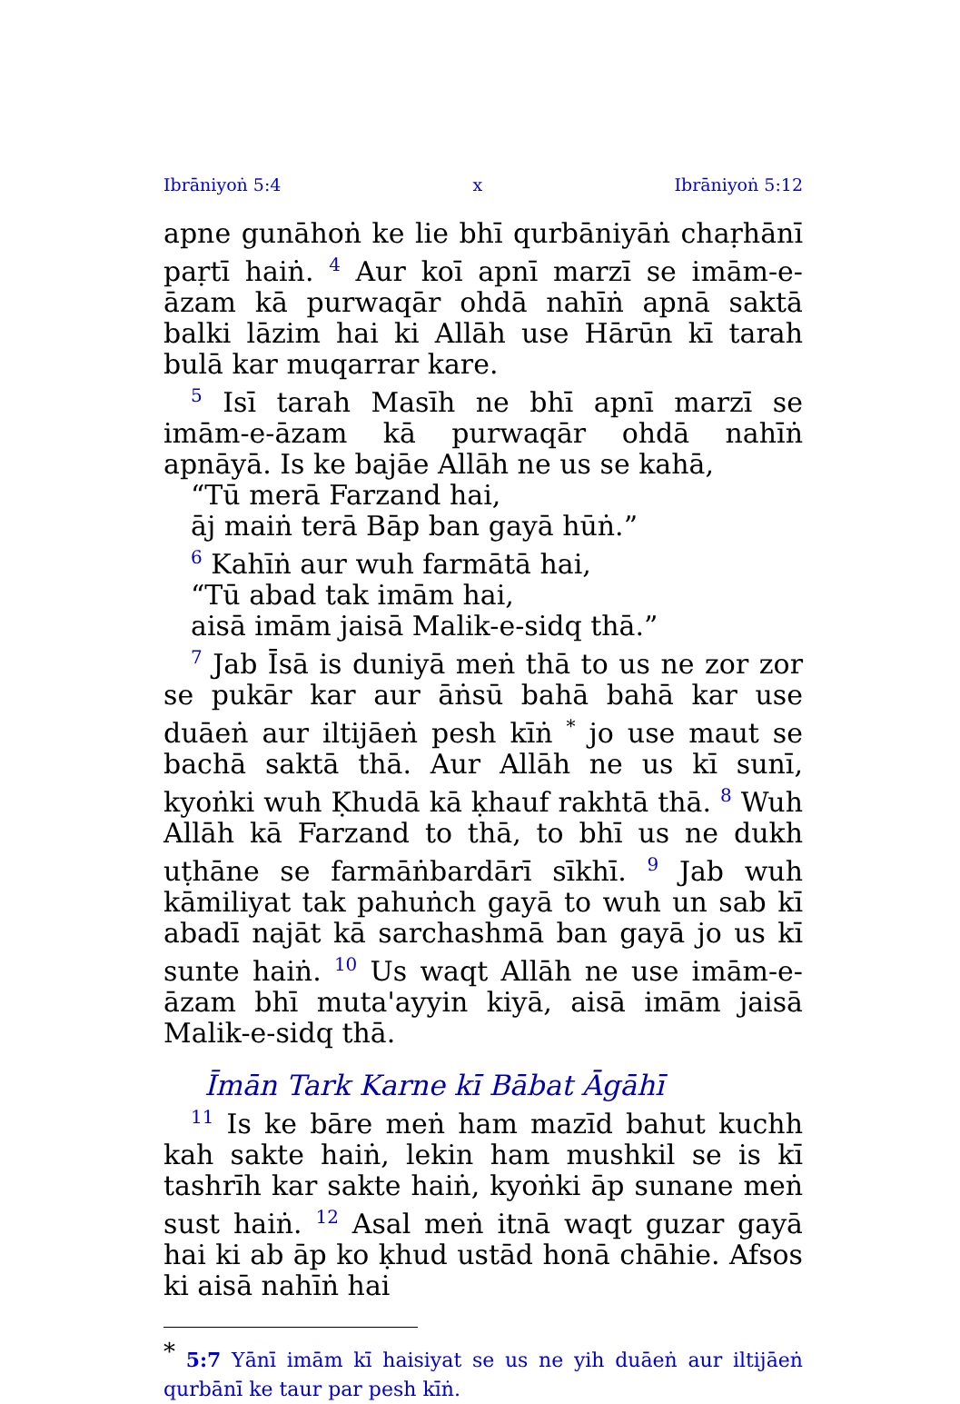Ibrāniyoṅ 5:4 x Ibrāniyoṅ 5:12
apne gunāhoṅ ke lie bhī qurbāniyāṅ chaṛhānī paṛtī haiṅ. <sup>4</sup> Aur koī apnī marzī se imām-e-āzam kā purwaqār ohdā nahīṅ apnā saktā balki lāzim hai ki Allāh use Hārūn kī tarah bulā kar muqarrar kare.
<sup>5</sup> Isī tarah Masīh ne bhī apnī marzī se imām-e-āzam kā purwaqār ohdā nahīṅ apnāyā. Is ke bajāe Allāh ne us se kahā,
“Tū merā Farzand hai,
āj maiṅ terā Bāp ban gayā hūṅ.”
<sup>6</sup> Kahīṅ aur wuh farmātā hai,
“Tū abad tak imām hai,
aisā imām jaisā Malik-e-sidq thā.”
<sup>7</sup> Jab Īsā is duniyā meṅ thā to us ne zor zor se pukār kar aur āṅsū bahā bahā kar use duāeṅ aur iltijāeṅ pesh kīṅ <sup>*</sup> jo use maut se bachā saktā thā. Aur Allāh ne us kī sunī, kyoṅki wuh Ḳhudā kā ḳhauf rakhtā thā. <sup>8</sup> Wuh Allāh kā Farzand to thā, to bhī us ne dukh uṭhāne se farmāṅbardārī sīkhī. <sup>9</sup> Jab wuh kāmiliyat tak pahuṅch gayā to wuh un sab kī abadī najāt kā sarchashmā ban gayā jo us kī sunte haiṅ. <sup>10</sup> Us waqt Allāh ne use imām-e-āzam bhī muta'ayyin kiyā, aisā imām jaisā Malik-e-sidq thā.
Īmān Tark Karne kī Bābat Āgāhī
<sup>11</sup> Is ke bāre meṅ ham mazīd bahut kuchh kah sakte haiṅ, lekin ham mushkil se is kī tashrīh kar sakte haiṅ, kyoṅki āp sunane meṅ sust haiṅ. <sup>12</sup> Asal meṅ itnā waqt guzar gayā hai ki ab āp ko ḳhud ustād honā chāhie. Afsos ki aisā nahīṅ hai
<sup>*</sup> 5:7 Yānī imām kī haisiyat se us ne yih duāeṅ aur iltijāeṅ qurbānī ke taur par pesh kīṅ.